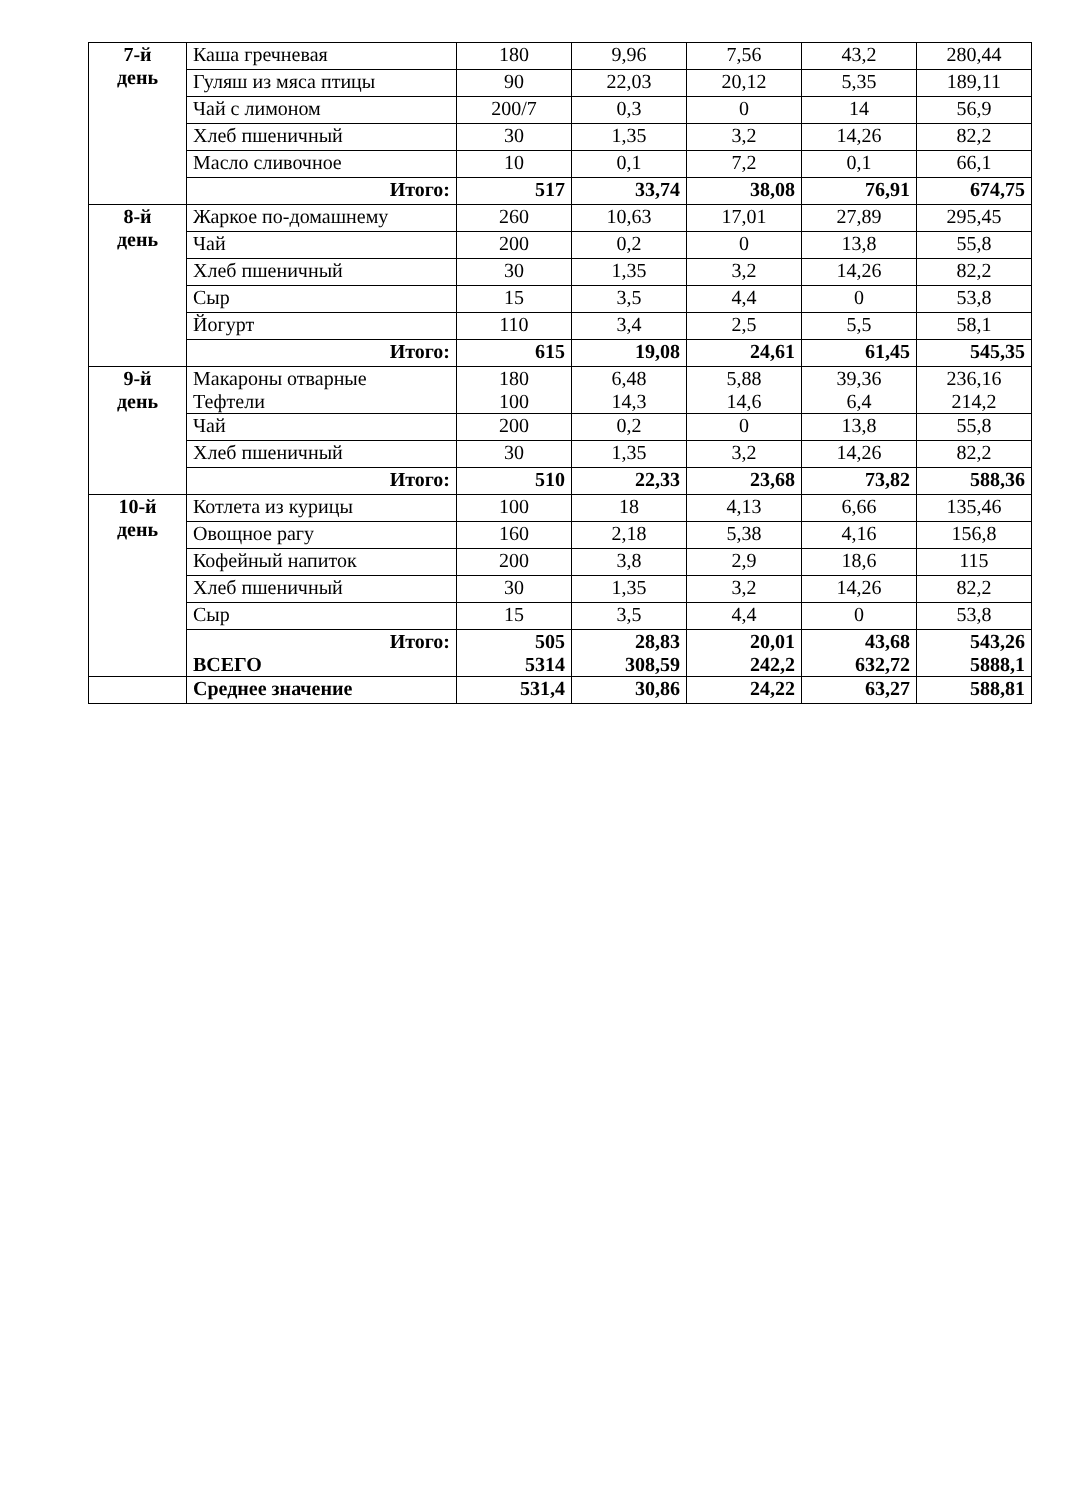| 7-й день | Каша гречневая | 180 | 9,96 | 7,56 | 43,2 | 280,44 |
| | Гуляш из мяса птицы | 90 | 22,03 | 20,12 | 5,35 | 189,11 |
| | Чай с лимоном | 200/7 | 0,3 | 0 | 14 | 56,9 |
| | Хлеб пшеничный | 30 | 1,35 | 3,2 | 14,26 | 82,2 |
| | Масло сливочное | 10 | 0,1 | 7,2 | 0,1 | 66,1 |
| | Итого: | 517 | 33,74 | 38,08 | 76,91 | 674,75 |
| 8-й день | Жаркое по-домашнему | 260 | 10,63 | 17,01 | 27,89 | 295,45 |
| | Чай | 200 | 0,2 | 0 | 13,8 | 55,8 |
| | Хлеб пшеничный | 30 | 1,35 | 3,2 | 14,26 | 82,2 |
| | Сыр | 15 | 3,5 | 4,4 | 0 | 53,8 |
| | Йогурт | 110 | 3,4 | 2,5 | 5,5 | 58,1 |
| | Итого: | 615 | 19,08 | 24,61 | 61,45 | 545,35 |
| 9-й день | Макароны отварные Тефтели | 180 100 | 6,48 14,3 | 5,88 14,6 | 39,36 6,4 | 236,16 214,2 |
| | Чай | 200 | 0,2 | 0 | 13,8 | 55,8 |
| | Хлеб пшеничный | 30 | 1,35 | 3,2 | 14,26 | 82,2 |
| | Итого: | 510 | 22,33 | 23,68 | 73,82 | 588,36 |
| 10-й день | Котлета из курицы | 100 | 18 | 4,13 | 6,66 | 135,46 |
| | Овощное рагу | 160 | 2,18 | 5,38 | 4,16 | 156,8 |
| | Кофейный напиток | 200 | 3,8 | 2,9 | 18,6 | 115 |
| | Хлеб пшеничный | 30 | 1,35 | 3,2 | 14,26 | 82,2 |
| | Сыр | 15 | 3,5 | 4,4 | 0 | 53,8 |
| | Итого: ВСЕГО | 505 5314 | 28,83 308,59 | 20,01 242,2 | 43,68 632,72 | 543,26 5888,1 |
| | Среднее значение | 531,4 | 30,86 | 24,22 | 63,27 | 588,81 |